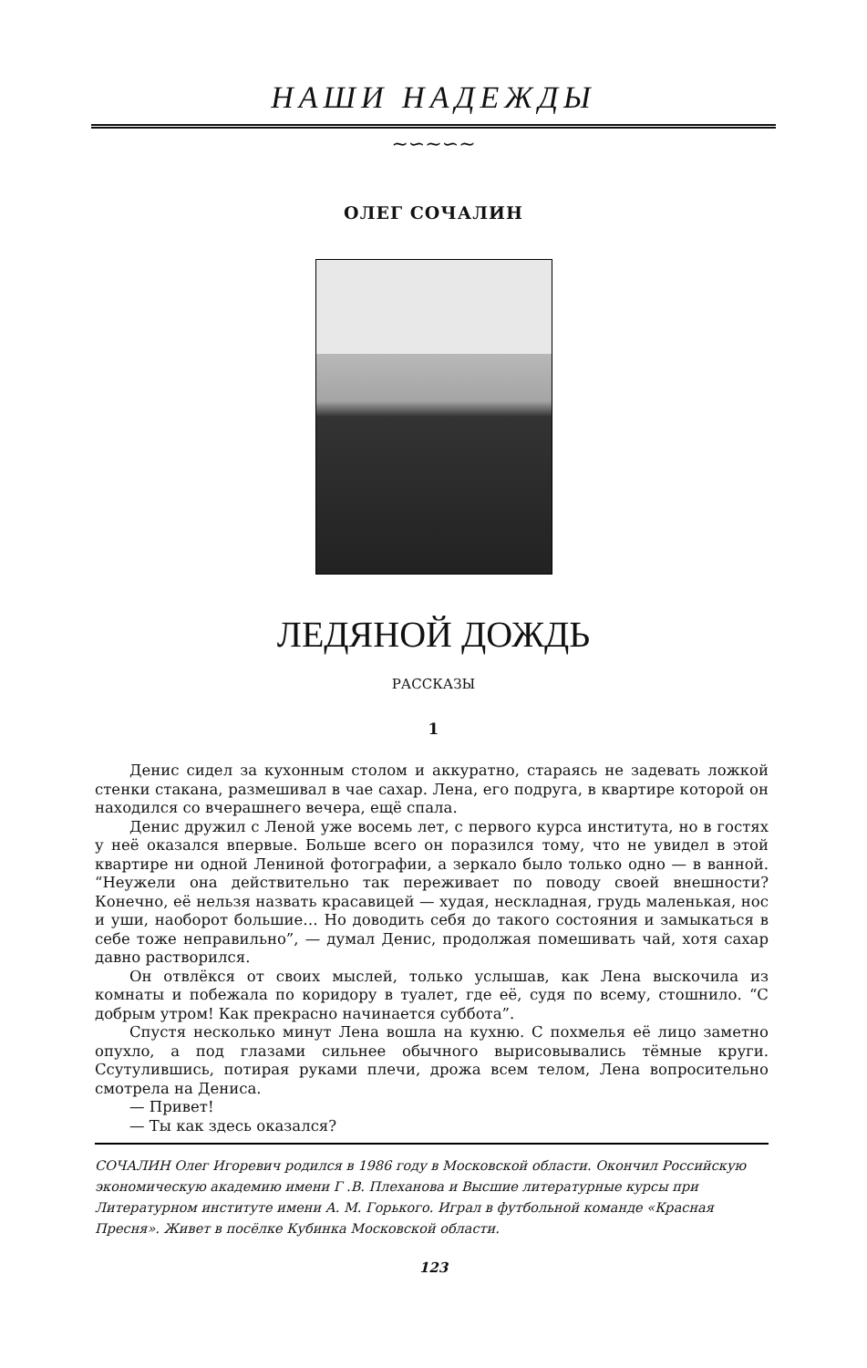НАШИ НАДЕЖДЫ
~∽~∽~
ОЛЕГ СОЧАЛИН
ЛЕДЯНОЙ ДОЖДЬ
РАССКАЗЫ
1
Денис сидел за кухонным столом и аккуратно, стараясь не задевать ложкой стенки стакана, размешивал в чае сахар. Лена, его подруга, в квартире которой он находился со вчерашнего вечера, ещё спала.
Денис дружил с Леной уже восемь лет, с первого курса института, но в гостях у неё оказался впервые. Больше всего он поразился тому, что не увидел в этой квартире ни одной Лениной фотографии, а зеркало было только одно — в ванной. “Неужели она действительно так переживает по поводу своей внешности? Конечно, её нельзя назвать красавицей — худая, нескладная, грудь маленькая, нос и уши, наоборот большие… Но доводить себя до такого состояния и замыкаться в себе тоже неправильно”, — думал Денис, продолжая помешивать чай, хотя сахар давно растворился.
Он отвлёкся от своих мыслей, только услышав, как Лена выскочила из комнаты и побежала по коридору в туалет, где её, судя по всему, стошнило. “С добрым утром! Как прекрасно начинается суббота”.
Спустя несколько минут Лена вошла на кухню. С похмелья её лицо заметно опухло, а под глазами сильнее обычного вырисовывались тёмные круги. Ссутулившись, потирая руками плечи, дрожа всем телом, Лена вопросительно смотрела на Дениса.
— Привет!
— Ты как здесь оказался?
СОЧАЛИН Олег Игоревич родился в 1986 году в Московской области. Окончил Российскую экономическую академию имени Г .В. Плеханова и Высшие литературные курсы при Литературном институте имени А. М. Горького. Играл в футбольной команде «Красная Пресня». Живет в посёлке Кубинка Московской области.
123